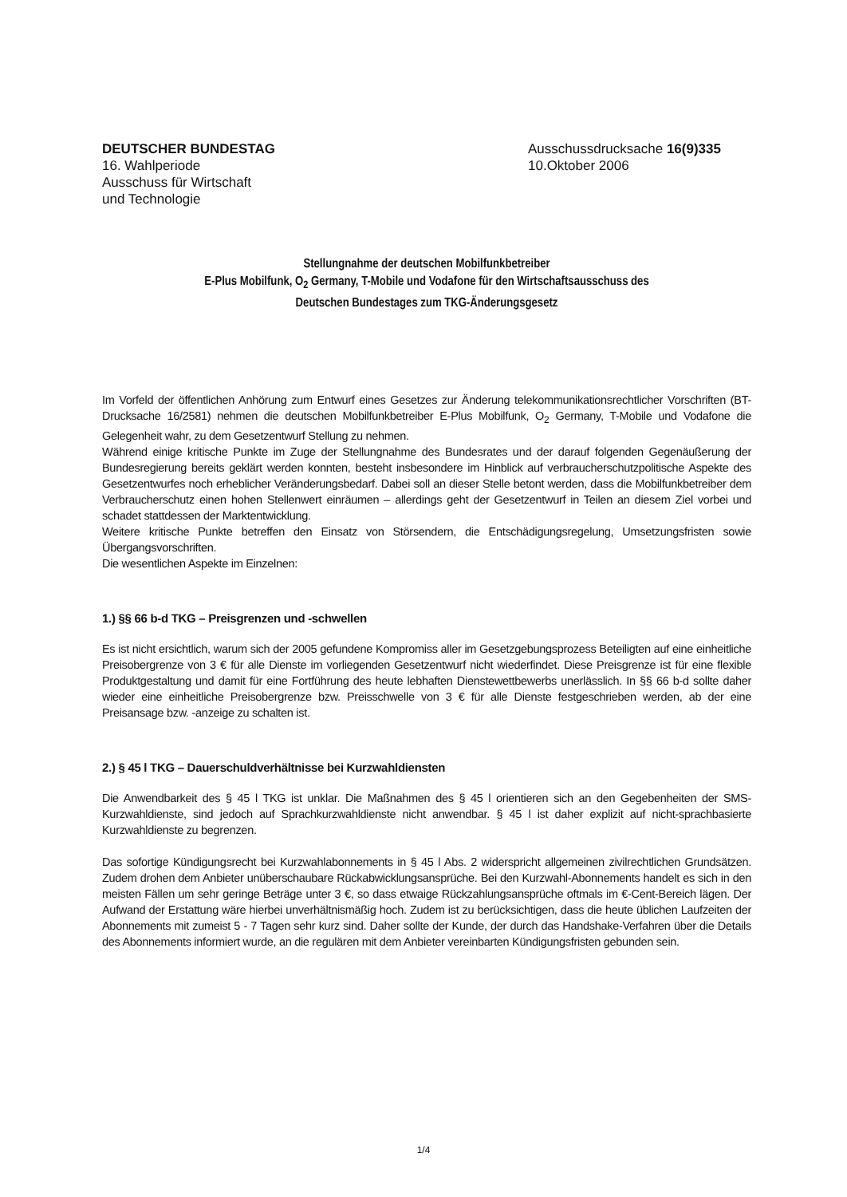DEUTSCHER BUNDESTAG
16. Wahlperiode
Ausschuss für Wirtschaft
und Technologie
Ausschussdrucksache 16(9)335
10.Oktober 2006
Stellungnahme der deutschen Mobilfunkbetreiber
E-Plus Mobilfunk, O<sub>2</sub> Germany, T-Mobile und Vodafone für den Wirtschaftsausschuss des
Deutschen Bundestages zum TKG-Änderungsgesetz
Im Vorfeld der öffentlichen Anhörung zum Entwurf eines Gesetzes zur Änderung telekommunikationsrechtlicher Vorschriften (BT-Drucksache 16/2581) nehmen die deutschen Mobilfunkbetreiber E-Plus Mobilfunk, O<sub>2</sub> Germany, T-Mobile und Vodafone die Gelegenheit wahr, zu dem Gesetzentwurf Stellung zu nehmen.
Während einige kritische Punkte im Zuge der Stellungnahme des Bundesrates und der darauf folgenden Gegenäußerung der Bundesregierung bereits geklärt werden konnten, besteht insbesondere im Hinblick auf verbraucherschutzpolitische Aspekte des Gesetzentwurfes noch erheblicher Veränderungsbedarf. Dabei soll an dieser Stelle betont werden, dass die Mobilfunkbetreiber dem Verbraucherschutz einen hohen Stellenwert einräumen – allerdings geht der Gesetzentwurf in Teilen an diesem Ziel vorbei und schadet stattdessen der Marktentwicklung.
Weitere kritische Punkte betreffen den Einsatz von Störsendern, die Entschädigungsregelung, Umsetzungsfristen sowie Übergangsvorschriften.
Die wesentlichen Aspekte im Einzelnen:
1.) §§ 66 b-d TKG – Preisgrenzen und -schwellen
Es ist nicht ersichtlich, warum sich der 2005 gefundene Kompromiss aller im Gesetzgebungsprozess Beteiligten auf eine einheitliche Preisobergrenze von 3 € für alle Dienste im vorliegenden Gesetzentwurf nicht wiederfindet. Diese Preisgrenze ist für eine flexible Produktgestaltung und damit für eine Fortführung des heute lebhaften Dienstewettbewerbs unerlässlich. In §§ 66 b-d sollte daher wieder eine einheitliche Preisobergrenze bzw. Preisschwelle von 3 € für alle Dienste festgeschrieben werden, ab der eine Preisansage bzw. -anzeige zu schalten ist.
2.) § 45 l TKG – Dauerschuldverhältnisse bei Kurzwahldiensten
Die Anwendbarkeit des § 45 l TKG ist unklar. Die Maßnahmen des § 45 l orientieren sich an den Gegebenheiten der SMS-Kurzwahldienste, sind jedoch auf Sprachkurzwahldienste nicht anwendbar. § 45 l ist daher explizit auf nicht-sprachbasierte Kurzwahldienste zu begrenzen.
Das sofortige Kündigungsrecht bei Kurzwahlabonnements in § 45 l Abs. 2 widerspricht allgemeinen zivilrechtlichen Grundsätzen. Zudem drohen dem Anbieter unüberschaubare Rückabwicklungsansprüche. Bei den Kurzwahl-Abonnements handelt es sich in den meisten Fällen um sehr geringe Beträge unter 3 €, so dass etwaige Rückzahlungsansprüche oftmals im €-Cent-Bereich lägen. Der Aufwand der Erstattung wäre hierbei unverhältnismäßig hoch. Zudem ist zu berücksichtigen, dass die heute üblichen Laufzeiten der Abonnements mit zumeist 5 - 7 Tagen sehr kurz sind. Daher sollte der Kunde, der durch das Handshake-Verfahren über die Details des Abonnements informiert wurde, an die regulären mit dem Anbieter vereinbarten Kündigungsfristen gebunden sein.
1/4